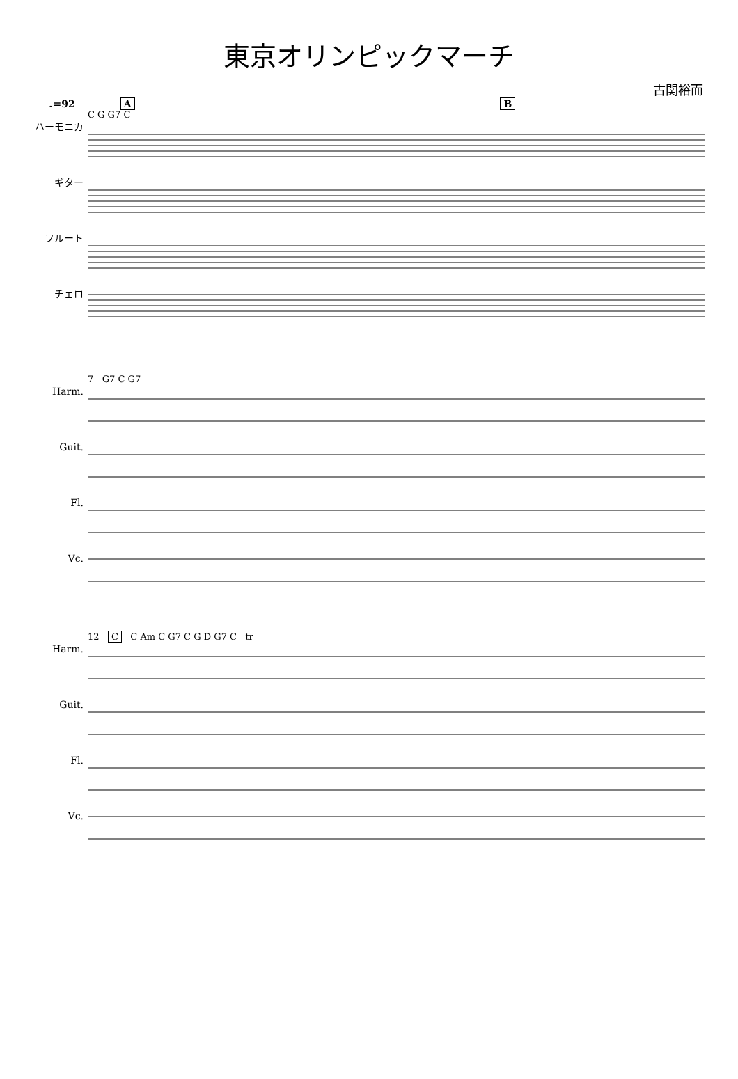東京オリンピックマーチ
古関裕而
♩=92 A B
ハーモニカ
ギター
フルート
チェロ
C G G7 C
Harm.
Guit.
Fl.
Vc.
7 G7 C G7
Harm.
Guit.
Fl.
Vc.
12 C C Am C G7 C G D G7 C tr